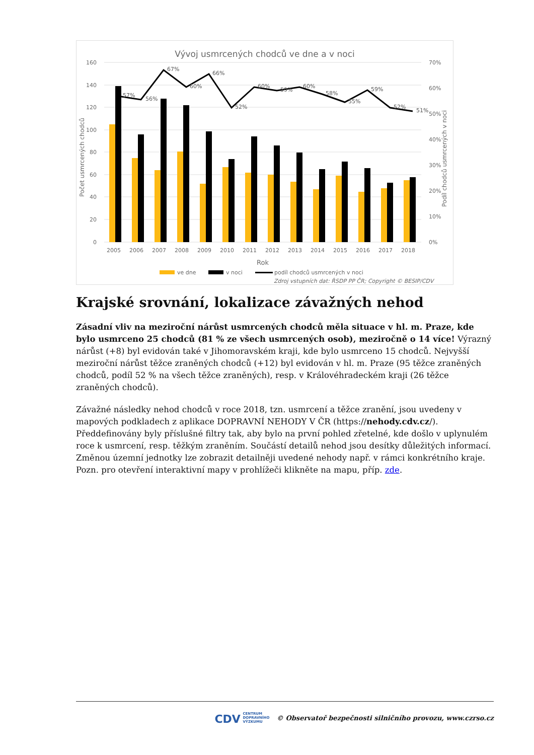Vývoj usmrcených chodců ve dne a v noci
160
140
120
100
80
60
40
20
0
70%
60%
50%
40%
30%
20%
10%
0%
57%
56%
67%
60%
66%
52%
60%
59%
60%
58%
55%
59%
52%
51%
2005
2006
2007
2008
2009
2010
2011
2012
2013
2014
2015
2016
2017
2018
Rok
Počet usmrcených chodců
Podíl chodců usmrcených v noci
ve dne
v noci
podíl chodců usmrcených v noci
Zdroj vstupních dat: ŘSDP PP ČR; Copyright © BESIP/CDV
Krajské srovnání, lokalizace závažných nehod
Zásadní vliv na meziroční nárůst usmrcených chodců měla situace v hl. m. Praze, kde bylo usmrceno 25 chodců (81 % ze všech usmrcených osob), meziročně o 14 více! Výrazný nárůst (+8) byl evidován také v Jihomoravském kraji, kde bylo usmrceno 15 chodců. Nejvyšší meziroční nárůst těžce zraněných chodců (+12) byl evidován v hl. m. Praze (95 těžce zraněných chodců, podíl 52 % na všech těžce zraněných), resp. v Královéhradeckém kraji (26 těžce zraněných chodců).
Závažné následky nehod chodců v roce 2018, tzn. usmrcení a těžce zranění, jsou uvedeny v mapových podkladech z aplikace DOPRAVNÍ NEHODY V ČR (https://nehody.cdv.cz/). Předdefinovány byly příslušné filtry tak, aby bylo na první pohled zřetelné, kde došlo v uplynulém roce k usmrcení, resp. těžkým zraněním. Součástí detailů nehod jsou desítky důležitých informací. Změnou územní jednotky lze zobrazit detailněji uvedené nehody např. v rámci konkrétního kraje. Pozn. pro otevření interaktivní mapy v prohlížeči klikněte na mapu, příp. zde.
CDV CENTRUM
DOPRAVNÍHO
VÝZKUMU © Observatoř bezpečnosti silničního provozu, www.czrso.cz